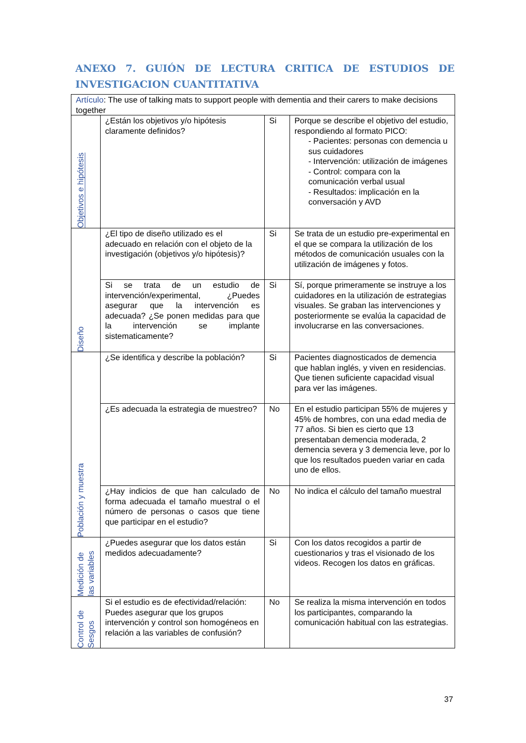ANEXO 7. GUIÓN DE LECTURA CRITICA DE ESTUDIOS DE INVESTIGACION CUANTITATIVA
| Artículo : The use of talking mats to support people with dementia and their carers to make decisions together | | | |
| Objetivos e hipótesis | ¿Están los objetivos y/o hipótesis claramente definidos? | Si | Porque se describe el objetivo del estudio, respondiendo al formato PICO: - Pacientes: personas con demencia u sus cuidadores - Intervención: utilización de imágenes - Control: compara con la comunicación verbal usual - Resultados: implicación en la conversación y AVD |
| Diseño | ¿El tipo de diseño utilizado es el adecuado en relación con el objeto de la investigación (objetivos y/o hipótesis)? | Si | Se trata de un estudio pre-experimental en el que se compara la utilización de los métodos de comunicación usuales con la utilización de imágenes y fotos. |
| | Si se trata de un estudio de intervención/experimental, ¿Puedes asegurar que la intervención es adecuada? ¿Se ponen medidas para que la intervención se implante sistematicamente? | Si | Sí, porque primeramente se instruye a los cuidadores en la utilización de estrategias visuales. Se graban las intervenciones y posteriormente se evalúa la capacidad de involucrarse en las conversaciones. |
| Población y muestra | ¿Se identifica y describe la población? | Si | Pacientes diagnosticados de demencia que hablan inglés, y viven en residencias. Que tienen suficiente capacidad visual para ver las imágenes. |
| | ¿Es adecuada la estrategia de muestreo? | No | En el estudio participan 55% de mujeres y 45% de hombres, con una edad media de 77 años. Si bien es cierto que 13 presentaban demencia moderada, 2 demencia severa y 3 demencia leve, por lo que los resultados pueden variar en cada uno de ellos. |
| | ¿Hay indicios de que han calculado de forma adecuada el tamaño muestral o el número de personas o casos que tiene que participar en el estudio? | No | No indica el cálculo del tamaño muestral |
| Medición de las variables | ¿Puedes asegurar que los datos están medidos adecuadamente? | Si | Con los datos recogidos a partir de cuestionarios y tras el visionado de los videos. Recogen los datos en gráficas. |
| Control de Sesgos | Si el estudio es de efectividad/relación: Puedes asegurar que los grupos intervención y control son homogéneos en relación a las variables de confusión? | No | Se realiza la misma intervención en todos los participantes, comparando la comunicación habitual con las estrategias. |
37